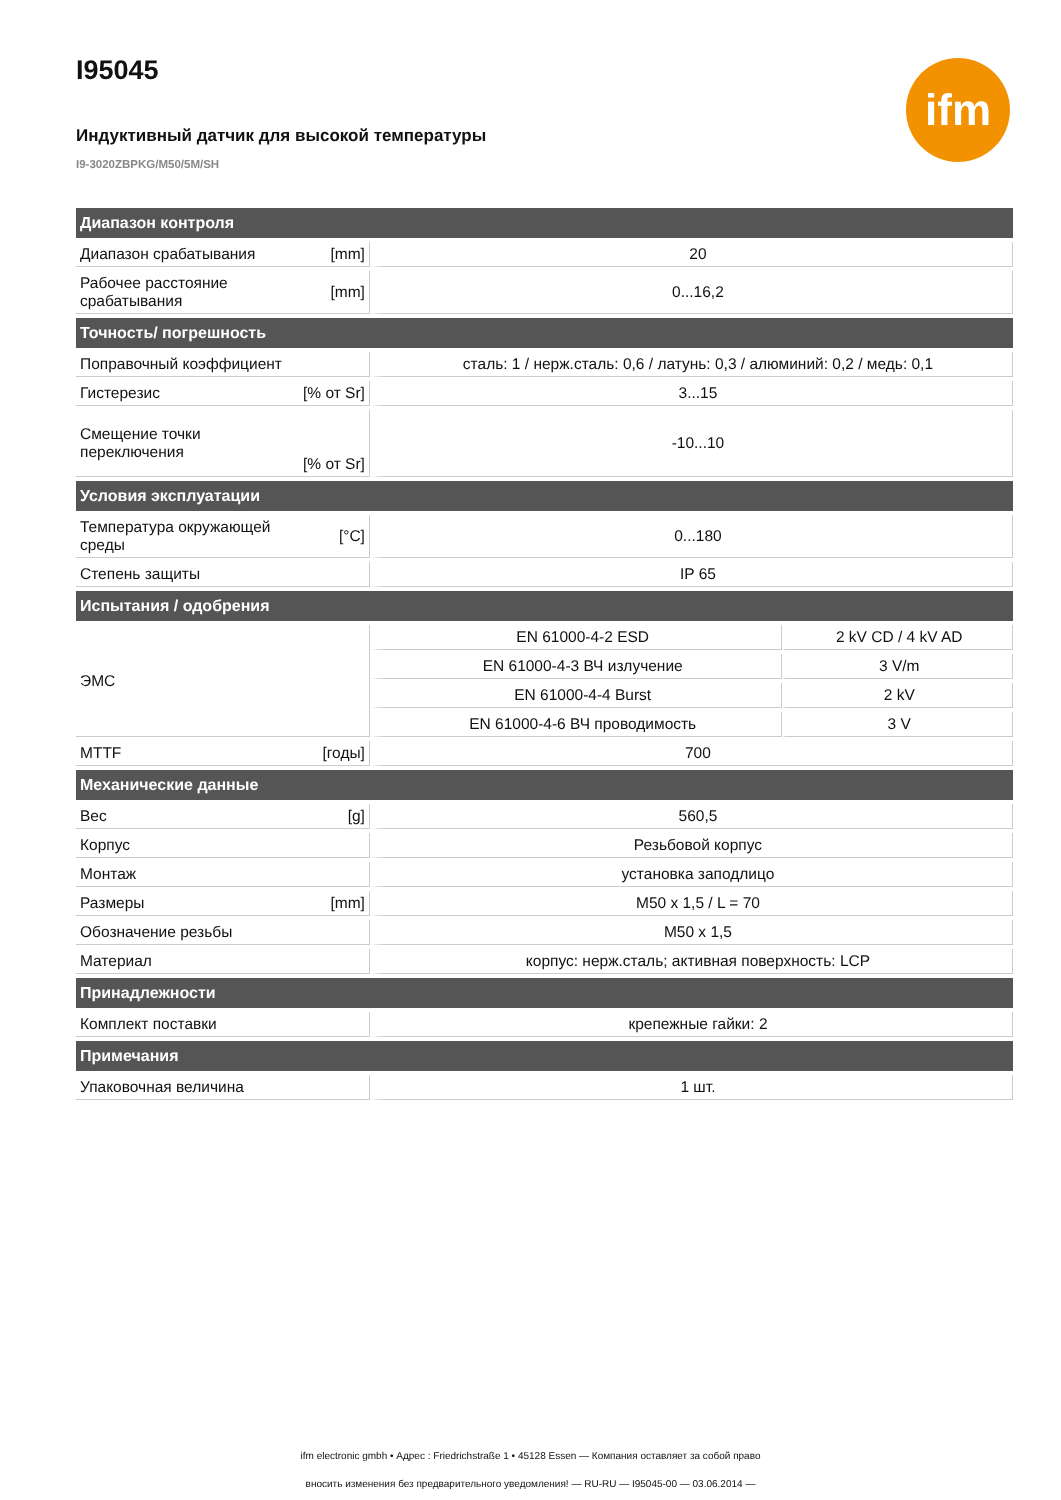ifm
I95045
Индуктивный датчик для высокой температуры
I9-3020ZBPKG/M50/5M/SH
| Диапазон контроля | | | |
| --- | --- | --- | --- |
| Диапазон срабатывания | [mm] | 20 | |
| Рабочее расстояние срабатывания | [mm] | 0...16,2 | |
| Точность/ погрешность | | | |
| Поправочный коэффициент | | сталь: 1 / нерж.сталь: 0,6 / латунь: 0,3 / алюминий: 0,2 / медь: 0,1 | |
| Гистерезис | [% от Sr] | 3...15 | |
| Смещение точки переключения | [% от Sr] | -10...10 | |
| Условия эксплуатации | | | |
| Температура окружающей среды | [°C] | 0...180 | |
| Степень защиты | | IP 65 | |
| Испытания / одобрения | | | |
| ЭМС | | EN 61000-4-2 ESD | 2 kV CD / 4 kV AD |
| | | EN 61000-4-3 ВЧ излучение | 3 V/m |
| | | EN 61000-4-4 Burst | 2 kV |
| | | EN 61000-4-6 ВЧ проводимость | 3 V |
| MTTF | [годы] | 700 | |
| Механические данные | | | |
| Вес | [g] | 560,5 | |
| Корпус | | Резьбовой корпус | |
| Монтаж | | установка заподлицо | |
| Размеры | [mm] | M50 x 1,5 / L = 70 | |
| Обозначение резьбы | | M50 x 1,5 | |
| Материал | | корпус: нерж.сталь; активная поверхность: LCP | |
| Принадлежности | | | |
| Комплект поставки | | крепежные гайки: 2 | |
| Примечания | | | |
| Упаковочная величина | | 1 шт. | |
ifm electronic gmbh • Адрес : Friedrichstraße 1 • 45128 Essen — Компания оставляет за собой право
вносить изменения без предварительного уведомления! — RU-RU — I95045-00 — 03.06.2014 —